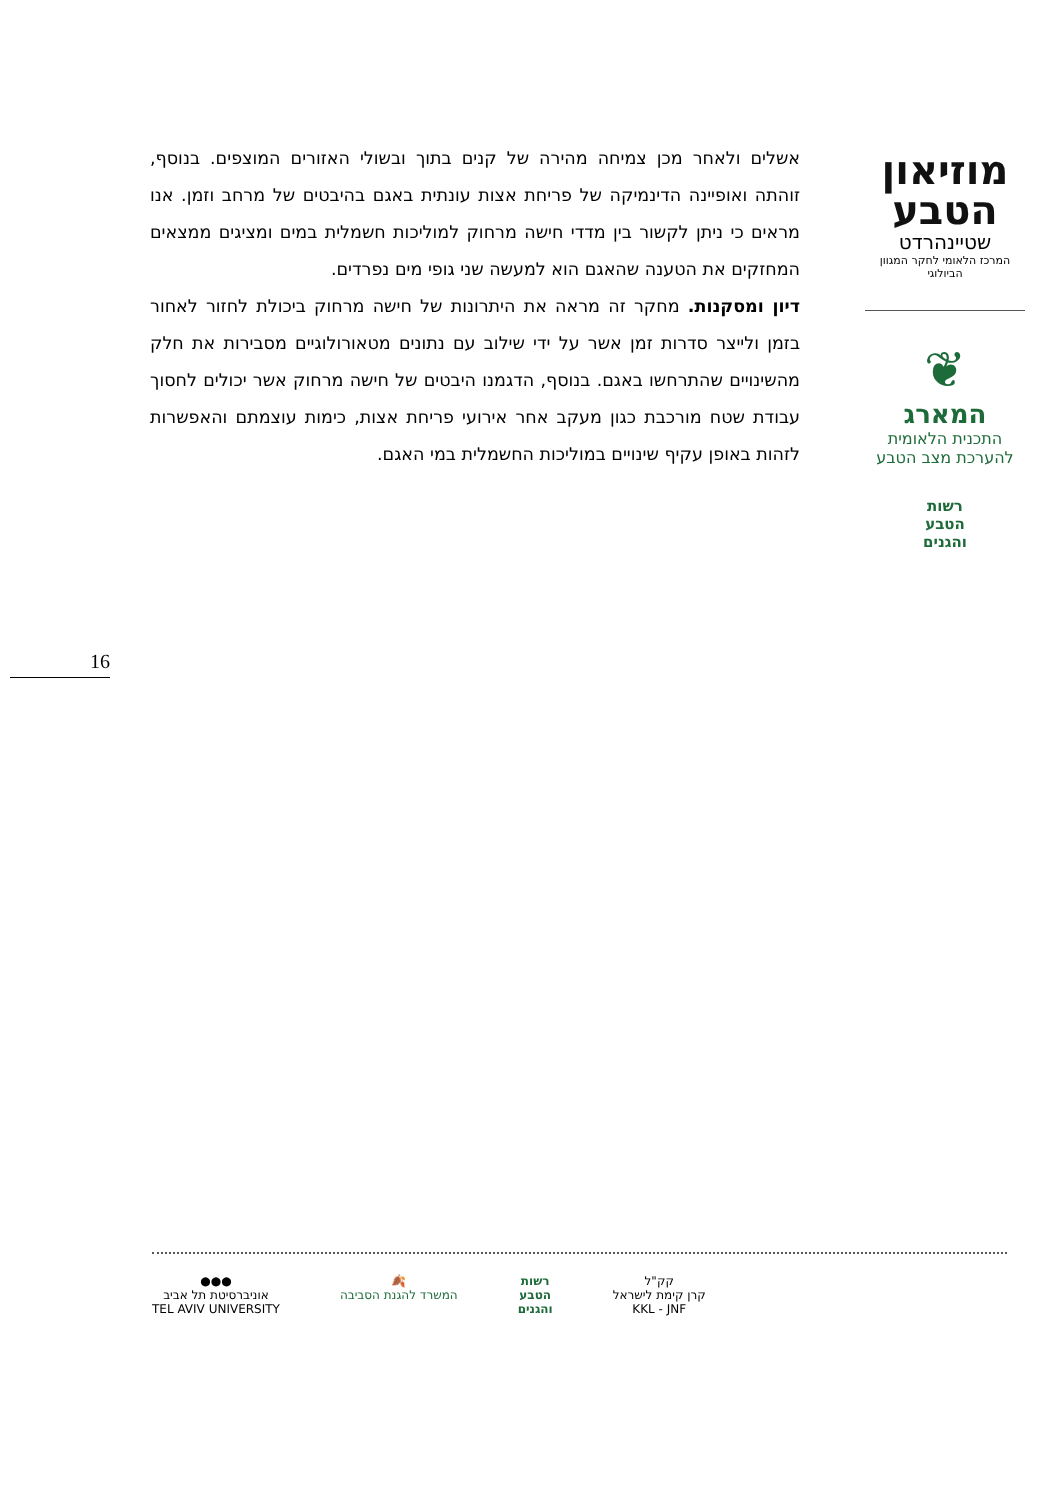אשלים ולאחר מכן צמיחה מהירה של קנים בתוך ובשולי האזורים המוצפים. בנוסף, זוהתה ואופיינה הדינמיקה של פריחת אצות עונתית באגם בהיבטים של מרחב וזמן. אנו מראים כי ניתן לקשור בין מדדי חישה מרחוק למוליכות חשמלית במים ומציגים ממצאים המחזקים את הטענה שהאגם הוא למעשה שני גופי מים נפרדים.
דיון ומסקנות. מחקר זה מראה את היתרונות של חישה מרחוק ביכולת לחזור לאחור בזמן ולייצר סדרות זמן אשר על ידי שילוב עם נתונים מטאורולוגיים מסבירות את חלק מהשינויים שהתרחשו באגם. בנוסף, הדגמנו היבטים של חישה מרחוק אשר יכולים לחסוך עבודת שטח מורכבת כגון מעקב אחר אירועי פריחת אצות, כימות עוצמתם והאפשרות לזהות באופן עקיף שינויים במוליכות החשמלית במי האגם.
מוזיאון
הטבע
שטיינהרדט
המרכז הלאומי לחקר המגוון הביולוגי
❦
המארג
התכנית הלאומית
להערכת מצב הטבע
רשות
הטבע
והגנים
16
●●●
אוניברסיטת תל אביב
TEL AVIV UNIVERSITY
🍂
המשרד להגנת הסביבה
רשות
הטבע
והגנים
קק"ל
קרן קימת לישראל
KKL - JNF